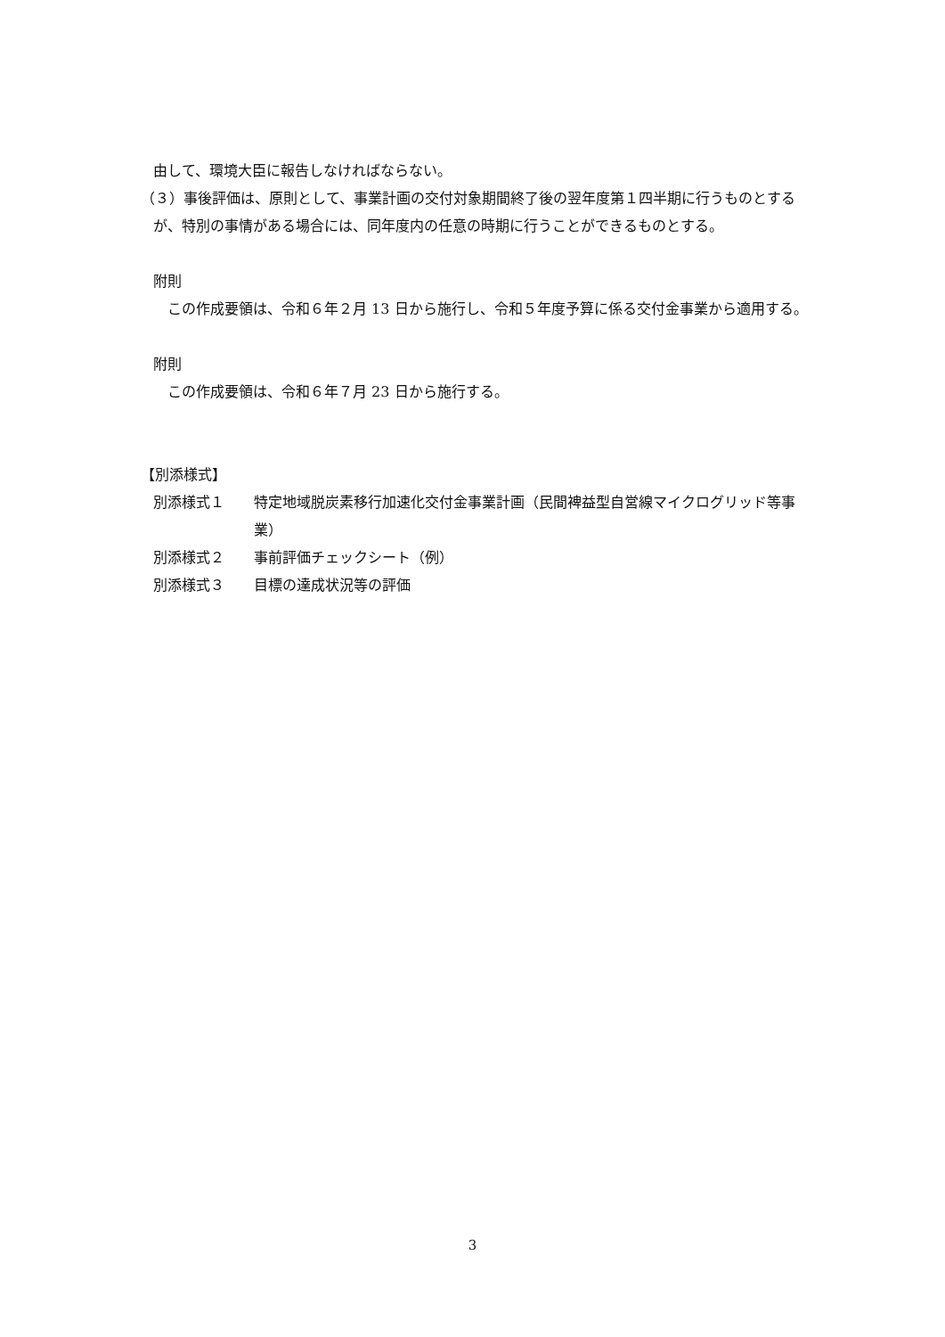由して、環境大臣に報告しなければならない。
（３）事後評価は、原則として、事業計画の交付対象期間終了後の翌年度第１四半期に行うものとするが、特別の事情がある場合には、同年度内の任意の時期に行うことができるものとする。
附則
　この作成要領は、令和６年２月 13 日から施行し、令和５年度予算に係る交付金事業から適用する。
附則
　この作成要領は、令和６年７月 23 日から施行する。
【別添様式】
別添様式１ 特定地域脱炭素移行加速化交付金事業計画（民間裨益型自営線マイクログリッド等事業）
別添様式２ 事前評価チェックシート（例）
別添様式３ 目標の達成状況等の評価
3